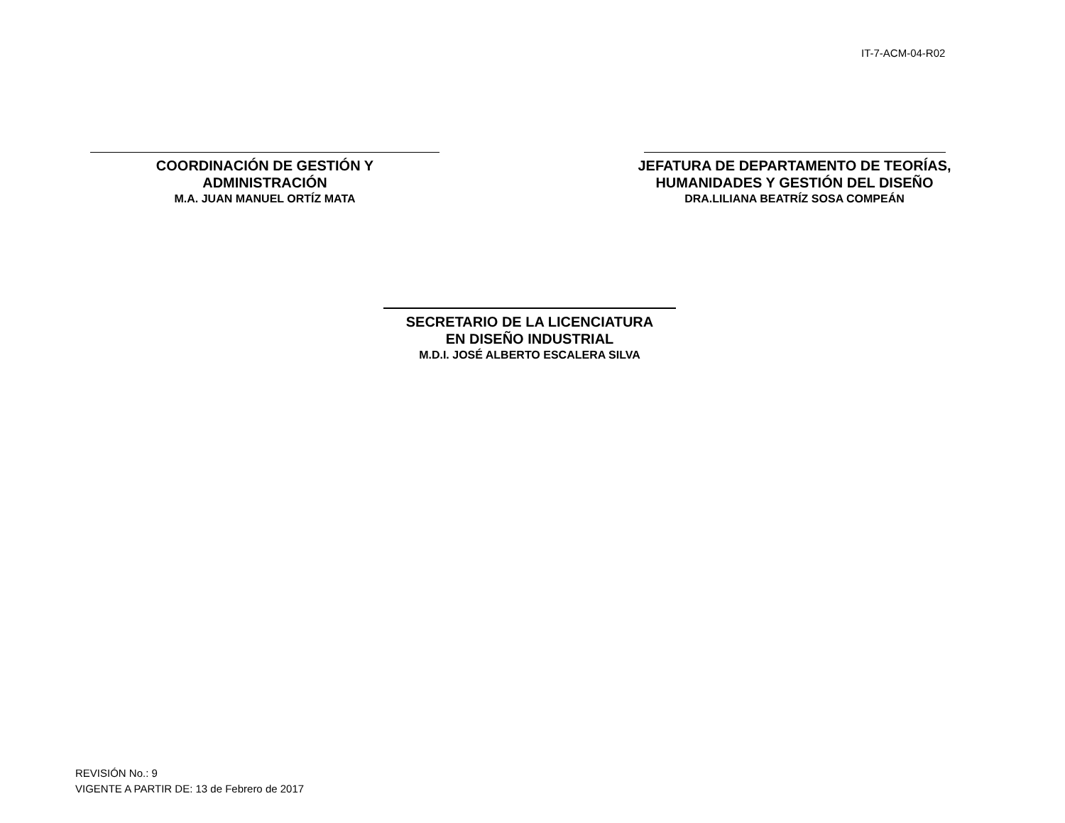IT-7-ACM-04-R02
COORDINACIÓN DE GESTIÓN Y
ADMINISTRACIÓN
M.A. JUAN MANUEL ORTÍZ MATA
JEFATURA DE DEPARTAMENTO DE TEORÍAS,
HUMANIDADES Y GESTIÓN DEL DISEÑO
DRA.LILIANA BEATRÍZ SOSA COMPEÁN
SECRETARIO DE LA LICENCIATURA
EN DISEÑO INDUSTRIAL
M.D.I. JOSÉ ALBERTO ESCALERA SILVA
REVISIÓN No.: 9
VIGENTE A PARTIR DE: 13 de Febrero de 2017